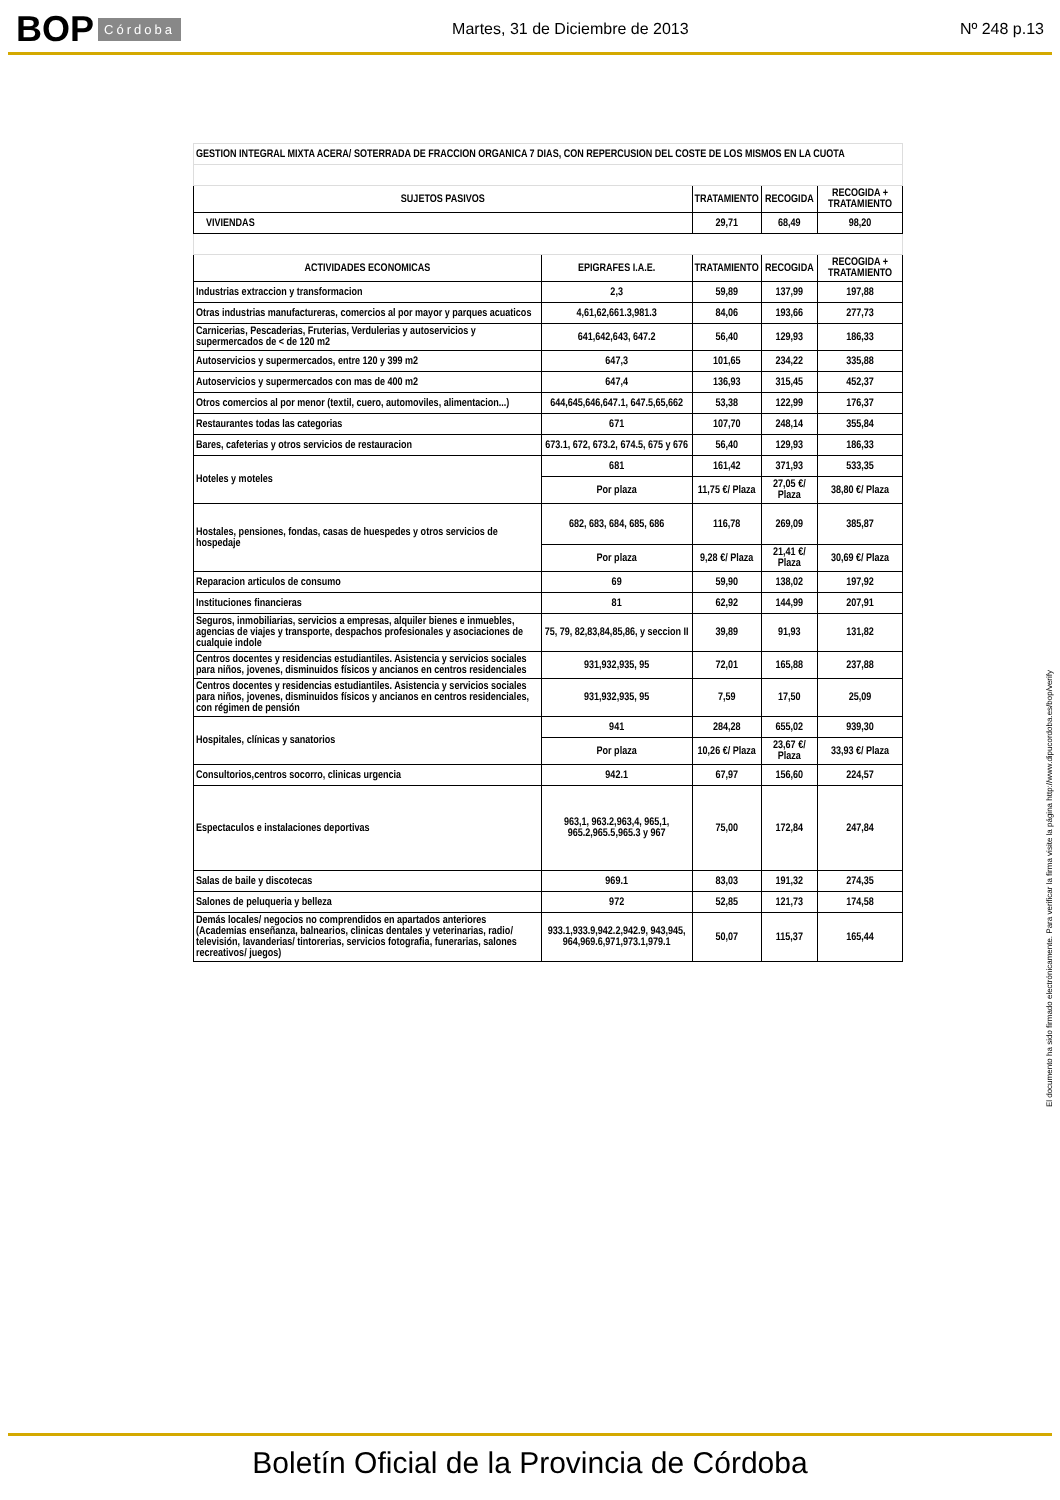BOP Córdoba
Martes, 31 de Diciembre de 2013 Nº 248 p.13
| GESTION INTEGRAL MIXTA ACERA/ SOTERRADA DE FRACCION ORGANICA 7 DIAS, CON REPERCUSION DEL COSTE DE LOS MISMOS EN LA CUOTA | | | | |
| SUJETOS PASIVOS | | TRATAMIENTO | RECOGIDA | RECOGIDA + TRATAMIENTO |
| VIVIENDAS | | 29,71 | 68,49 | 98,20 |
| ACTIVIDADES ECONOMICAS | EPIGRAFES I.A.E. | TRATAMIENTO | RECOGIDA | RECOGIDA + TRATAMIENTO |
| Industrias extraccion y transformacion | 2,3 | 59,89 | 137,99 | 197,88 |
| Otras industrias manufactureras, comercios al por mayor y parques acuaticos | 4,61,62,661.3,981.3 | 84,06 | 193,66 | 277,73 |
| Carnicerias, Pescaderias, Fruterias, Verdulerias y autoservicios y supermercados de < de 120 m2 | 641,642,643, 647.2 | 56,40 | 129,93 | 186,33 |
| Autoservicios y supermercados, entre 120 y 399 m2 | 647,3 | 101,65 | 234,22 | 335,88 |
| Autoservicios y supermercados con mas de 400 m2 | 647,4 | 136,93 | 315,45 | 452,37 |
| Otros comercios al por menor (textil, cuero, automoviles, alimentacion...) | 644,645,646,647.1, 647.5,65,662 | 53,38 | 122,99 | 176,37 |
| Restaurantes todas las categorias | 671 | 107,70 | 248,14 | 355,84 |
| Bares, cafeterias y otros servicios de restauracion | 673.1, 672, 673.2, 674.5, 675 y 676 | 56,40 | 129,93 | 186,33 |
| Hoteles y moteles | 681 | 161,42 | 371,93 | 533,35 |
| | Por plaza | 11,75 €/ Plaza | 27,05 €/ Plaza | 38,80 €/ Plaza |
| Hostales, pensiones, fondas, casas de huespedes y otros servicios de hospedaje | 682, 683, 684, 685, 686 | 116,78 | 269,09 | 385,87 |
| | Por plaza | 9,28 €/ Plaza | 21,41 €/ Plaza | 30,69 €/ Plaza |
| Reparacion articulos de consumo | 69 | 59,90 | 138,02 | 197,92 |
| Instituciones financieras | 81 | 62,92 | 144,99 | 207,91 |
| Seguros, inmobiliarias, servicios a empresas, alquiler bienes e inmuebles, agencias de viajes y transporte, despachos profesionales y asociaciones de cualquie indole | 75, 79, 82,83,84,85,86, y seccion II | 39,89 | 91,93 | 131,82 |
| Centros docentes y residencias estudiantiles. Asistencia y servicios sociales para niños, jovenes, disminuidos físicos y ancianos en centros residenciales | 931,932,935, 95 | 72,01 | 165,88 | 237,88 |
| Centros docentes y residencias estudiantiles. Asistencia y servicios sociales para niños, jovenes, disminuidos físicos y ancianos en centros residenciales, con régimen de pensión | 931,932,935, 95 | 7,59 | 17,50 | 25,09 |
| Hospitales, clínicas y sanatorios | 941 | 284,28 | 655,02 | 939,30 |
| | Por plaza | 10,26 €/ Plaza | 23,67 €/ Plaza | 33,93 €/ Plaza |
| Consultorios,centros socorro, clinicas urgencia | 942.1 | 67,97 | 156,60 | 224,57 |
| Espectaculos e instalaciones deportivas | 963,1, 963.2,963,4, 965,1, 965.2,965.5,965.3 y 967 | 75,00 | 172,84 | 247,84 |
| Salas de baile y discotecas | 969.1 | 83,03 | 191,32 | 274,35 |
| Salones de peluqueria y belleza | 972 | 52,85 | 121,73 | 174,58 |
| Demás locales/ negocios no comprendidos en apartados anteriores (Academias enseñanza, balnearios, clinicas dentales y veterinarias, radio/ televisión, lavanderias/ tintorerias, servicios fotografia, funerarias, salones recreativos/ juegos) | 933.1,933.9,942.2,942.9, 943,945, 964,969.6,971,973.1,979.1 | 50,07 | 115,37 | 165,44 |
El documento ha sido firmado electrónicamente. Para verificar la firma visite la página http://www.dipucordoba.es/bop/verify
Boletín Oficial de la Provincia de Córdoba